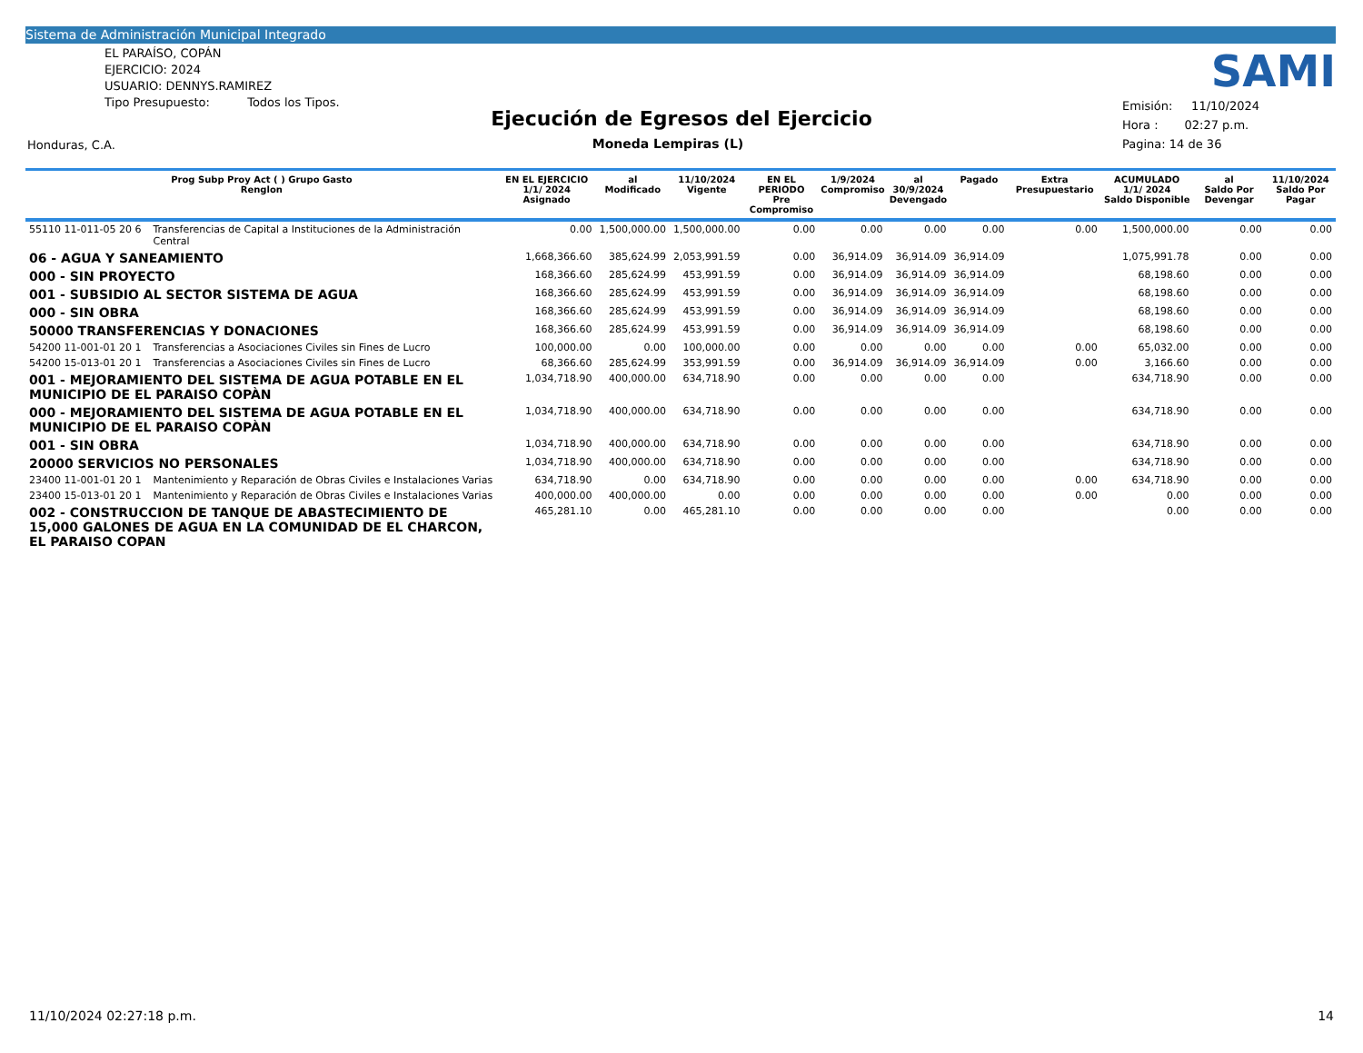Sistema de Administración Municipal Integrado
EL PARAÍSO, COPÁN
EJERCICIO: 2024
USUARIO: DENNYS.RAMIREZ
Tipo Presupuesto: Todos los Tipos.
SAMI
Ejecución de Egresos del Ejercicio
Moneda Lempiras (L)
Emisión: 11/10/2024
Hora : 02:27 p.m.
Pagina: 14 de 36
Honduras, C.A.
| Prog Subp Proy Act ( ) Grupo Gasto Renglon | | EN EL EJERCICIO 1/1/ 2024 Asignado | al Modificado | 11/10/2024 Vigente | EN EL PERIODO Pre Compromiso | 1/9/2024 Compromiso | al 30/9/2024 Devengado | Pagado | Extra Presupuestario | ACUMULADO 1/1/ 2024 Saldo Disponible | al Saldo Por Devengar | 11/10/2024 Saldo Por Pagar |
| --- | --- | --- | --- | --- | --- | --- | --- | --- | --- | --- | --- | --- |
| 55110 11-011-05 20 6 | Transferencias de Capital a Instituciones de la Administración Central | 0.00 | 1,500,000.00 | 1,500,000.00 | 0.00 | 0.00 | 0.00 | 0.00 | 0.00 | 1,500,000.00 | 0.00 | 0.00 |
| 06 - AGUA Y SANEAMIENTO | | 1,668,366.60 | 385,624.99 | 2,053,991.59 | 0.00 | 36,914.09 | 36,914.09 | 36,914.09 | | 1,075,991.78 | 0.00 | 0.00 |
| 000 - SIN PROYECTO | | 168,366.60 | 285,624.99 | 453,991.59 | 0.00 | 36,914.09 | 36,914.09 | 36,914.09 | | 68,198.60 | 0.00 | 0.00 |
| 001 - SUBSIDIO AL SECTOR SISTEMA DE AGUA | | 168,366.60 | 285,624.99 | 453,991.59 | 0.00 | 36,914.09 | 36,914.09 | 36,914.09 | | 68,198.60 | 0.00 | 0.00 |
| 000 - SIN OBRA | | 168,366.60 | 285,624.99 | 453,991.59 | 0.00 | 36,914.09 | 36,914.09 | 36,914.09 | | 68,198.60 | 0.00 | 0.00 |
| 50000 TRANSFERENCIAS Y DONACIONES | | 168,366.60 | 285,624.99 | 453,991.59 | 0.00 | 36,914.09 | 36,914.09 | 36,914.09 | | 68,198.60 | 0.00 | 0.00 |
| 54200 11-001-01 20 1 | Transferencias a Asociaciones Civiles sin Fines de Lucro | 100,000.00 | 0.00 | 100,000.00 | 0.00 | 0.00 | 0.00 | 0.00 | 0.00 | 65,032.00 | 0.00 | 0.00 |
| 54200 15-013-01 20 1 | Transferencias a Asociaciones Civiles sin Fines de Lucro | 68,366.60 | 285,624.99 | 353,991.59 | 0.00 | 36,914.09 | 36,914.09 | 36,914.09 | 0.00 | 3,166.60 | 0.00 | 0.00 |
| 001 - MEJORAMIENTO DEL SISTEMA DE AGUA POTABLE EN EL MUNICIPIO DE EL PARAISO COPÀN | | 1,034,718.90 | 400,000.00 | 634,718.90 | 0.00 | 0.00 | 0.00 | 0.00 | | 634,718.90 | 0.00 | 0.00 |
| 000 - MEJORAMIENTO DEL SISTEMA DE AGUA POTABLE EN EL MUNICIPIO DE EL PARAISO COPÀN | | 1,034,718.90 | 400,000.00 | 634,718.90 | 0.00 | 0.00 | 0.00 | 0.00 | | 634,718.90 | 0.00 | 0.00 |
| 001 - SIN OBRA | | 1,034,718.90 | 400,000.00 | 634,718.90 | 0.00 | 0.00 | 0.00 | 0.00 | | 634,718.90 | 0.00 | 0.00 |
| 20000 SERVICIOS NO PERSONALES | | 1,034,718.90 | 400,000.00 | 634,718.90 | 0.00 | 0.00 | 0.00 | 0.00 | | 634,718.90 | 0.00 | 0.00 |
| 23400 11-001-01 20 1 | Mantenimiento y Reparación de Obras Civiles e Instalaciones Varias | 634,718.90 | 0.00 | 634,718.90 | 0.00 | 0.00 | 0.00 | 0.00 | 0.00 | 634,718.90 | 0.00 | 0.00 |
| 23400 15-013-01 20 1 | Mantenimiento y Reparación de Obras Civiles e Instalaciones Varias | 400,000.00 | 400,000.00 | 0.00 | 0.00 | 0.00 | 0.00 | 0.00 | 0.00 | 0.00 | 0.00 | 0.00 |
| 002 - CONSTRUCCION DE TANQUE DE ABASTECIMIENTO DE 15,000 GALONES DE AGUA EN LA COMUNIDAD DE EL CHARCON, EL PARAISO COPAN | | 465,281.10 | 0.00 | 465,281.10 | 0.00 | 0.00 | 0.00 | 0.00 | | 0.00 | 0.00 | 0.00 |
11/10/2024 02:27:18 p.m. 14